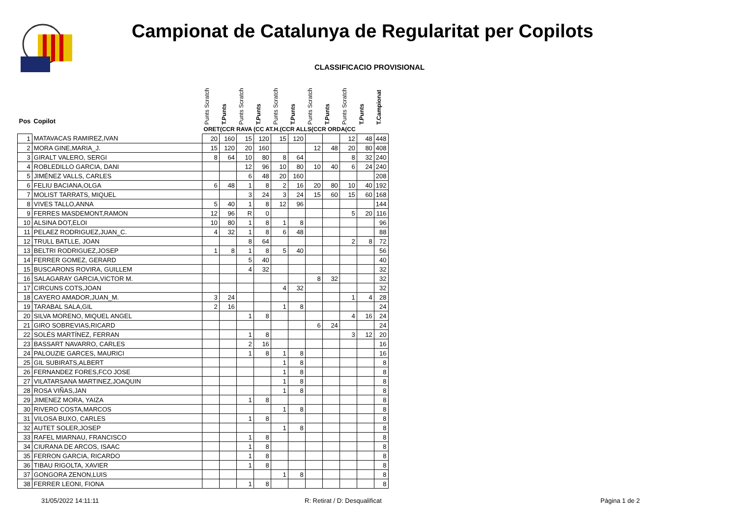Campionat de Catalunya de Regularitat per Copilots
CLASSIFICACIO PROVISIONAL
| Pos | Copilot | Punts Scratch | T.Punts | Punts Scratch | T.Punts | Punts Scratch | T.Punts | Punts Scratch | T.Punts | Punts Scratch | T.Punts | T.Campionat |
| --- | --- | --- | --- | --- | --- | --- | --- | --- | --- | --- | --- | --- |
| | | ORET(CCR RAVA (CC AT.H.(CCR ALLS(CCR ORDA(CC | | | | | | | | | | |
| 1 | MATAVACAS RAMIREZ,IVAN | 20 | 160 | 15 | 120 | 15 | 120 | | | 12 | 48 | 448 |
| 2 | MORA GINE,MARIA_J. | 15 | 120 | 20 | 160 | | | 12 | 48 | 20 | 80 | 408 |
| 3 | GIRALT VALERO, SERGI | 8 | 64 | 10 | 80 | 8 | 64 | | | 8 | 32 | 240 |
| 4 | ROBLEDILLO GARCIA, DANI | | | 12 | 96 | 10 | 80 | 10 | 40 | 6 | 24 | 240 |
| 5 | JIMÉNEZ VALLS, CARLES | | | 6 | 48 | 20 | 160 | | | | | 208 |
| 6 | FELIU BACIANA,OLGA | 6 | 48 | 1 | 8 | 2 | 16 | 20 | 80 | 10 | 40 | 192 |
| 7 | MOLIST TARRATS, MIQUEL | | | 3 | 24 | 3 | 24 | 15 | 60 | 15 | 60 | 168 |
| 8 | VIVES TALLO,ANNA | 5 | 40 | 1 | 8 | 12 | 96 | | | | | 144 |
| 9 | FERRES MASDEMONT,RAMON | 12 | 96 | R | 0 | | | | | 5 | 20 | 116 |
| 10 | ALSINA DOT,ELOI | 10 | 80 | 1 | 8 | 1 | 8 | | | | | 96 |
| 11 | PELAEZ RODRIGUEZ,JUAN_C. | 4 | 32 | 1 | 8 | 6 | 48 | | | | | 88 |
| 12 | TRULL BATLLE, JOAN | | | 8 | 64 | | | | | 2 | 8 | 72 |
| 13 | BELTRI RODRIGUEZ,JOSEP | 1 | 8 | 1 | 8 | 5 | 40 | | | | | 56 |
| 14 | FERRER GOMEZ, GERARD | | | 5 | 40 | | | | | | | 40 |
| 15 | BUSCARONS ROVIRA, GUILLEM | | | 4 | 32 | | | | | | | 32 |
| 16 | SALAGARAY GARCIA,VICTOR M. | | | | | | | 8 | 32 | | | 32 |
| 17 | CIRCUNS COTS,JOAN | | | | | 4 | 32 | | | | | 32 |
| 18 | CAYERO AMADOR,JUAN_M. | 3 | 24 | | | | | | | 1 | 4 | 28 |
| 19 | TARABAL SALA,GIL | 2 | 16 | | | 1 | 8 | | | | | 24 |
| 20 | SILVA MORENO, MIQUEL ANGEL | | | 1 | 8 | | | | | 4 | 16 | 24 |
| 21 | GIRO SOBREVIAS,RICARD | | | | | | | 6 | 24 | | | 24 |
| 22 | SOLÉS MARTÍNEZ, FERRAN | | | 1 | 8 | | | | | 3 | 12 | 20 |
| 23 | BASSART NAVARRO, CARLES | | | 2 | 16 | | | | | | | 16 |
| 24 | PALOUZIE GARCES, MAURICI | | | 1 | 8 | 1 | 8 | | | | | 16 |
| 25 | GIL SUBIRATS,ALBERT | | | | | 1 | 8 | | | | | 8 |
| 26 | FERNANDEZ FORES,FCO JOSE | | | | | 1 | 8 | | | | | 8 |
| 27 | VILATARSANA MARTINEZ,JOAQUIN | | | | | 1 | 8 | | | | | 8 |
| 28 | ROSA VIÑAS,JAN | | | | | 1 | 8 | | | | | 8 |
| 29 | JIMENEZ MORA, YAIZA | | | 1 | 8 | | | | | | | 8 |
| 30 | RIVERO COSTA,MARCOS | | | | | 1 | 8 | | | | | 8 |
| 31 | VILOSA BUXO, CARLES | | | 1 | 8 | | | | | | | 8 |
| 32 | AUTET SOLER,JOSEP | | | | | 1 | 8 | | | | | 8 |
| 33 | RAFEL MIARNAU, FRANCISCO | | | 1 | 8 | | | | | | | 8 |
| 34 | CIURANA DE ARCOS, ISAAC | | | 1 | 8 | | | | | | | 8 |
| 35 | FERRON GARCIA, RICARDO | | | 1 | 8 | | | | | | | 8 |
| 36 | TIBAU RIGOLTA, XAVIER | | | 1 | 8 | | | | | | | 8 |
| 37 | GONGORA ZENON,LUIS | | | | | 1 | 8 | | | | | 8 |
| 38 | FERRER LEONI, FIONA | | | 1 | 8 | | | | | | | 8 |
31/05/2022 14:11:11 R: Retirat / D: Desqualificat Pàgina 1 de 2